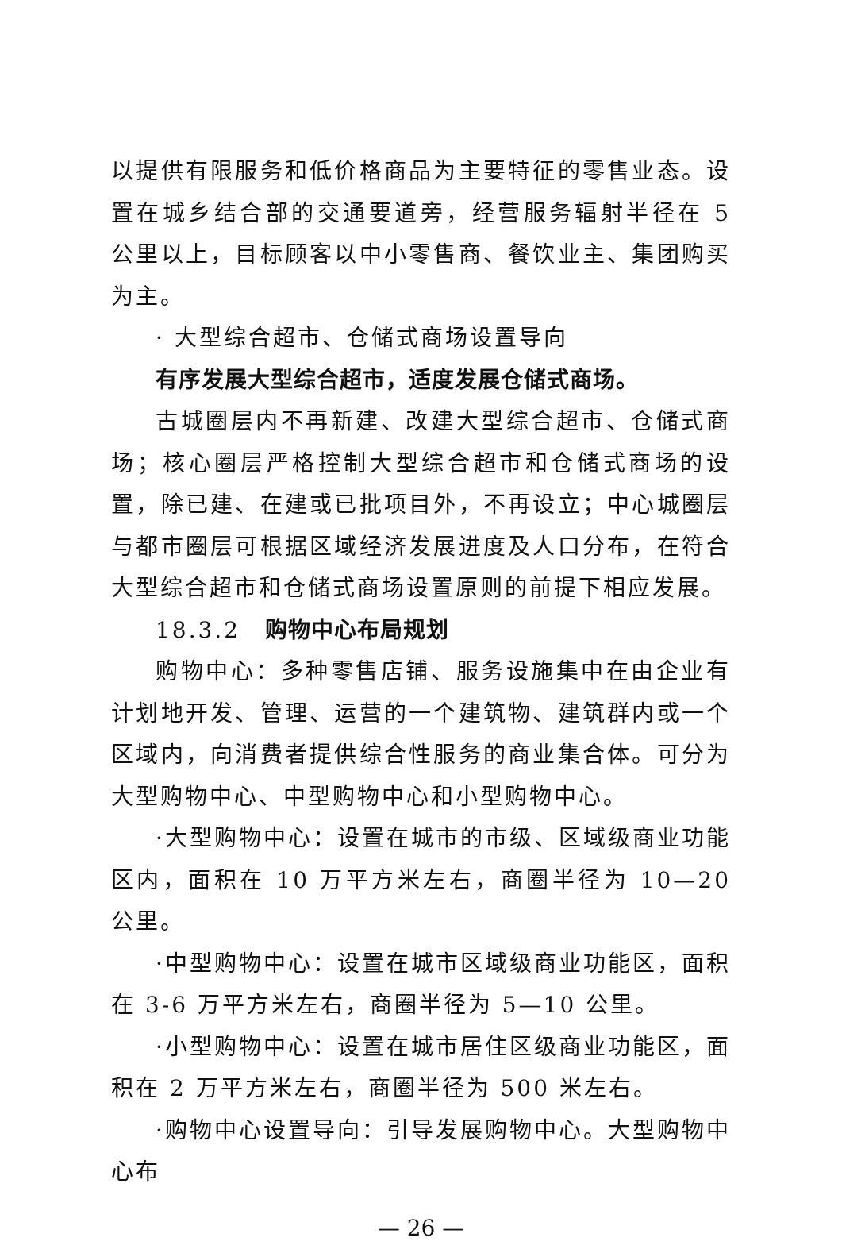以提供有限服务和低价格商品为主要特征的零售业态。设置在城乡结合部的交通要道旁，经营服务辐射半径在 5 公里以上，目标顾客以中小零售商、餐饮业主、集团购买为主。
· 大型综合超市、仓储式商场设置导向
有序发展大型综合超市，适度发展仓储式商场。
古城圈层内不再新建、改建大型综合超市、仓储式商场；核心圈层严格控制大型综合超市和仓储式商场的设置，除已建、在建或已批项目外，不再设立；中心城圈层与都市圈层可根据区域经济发展进度及人口分布，在符合大型综合超市和仓储式商场设置原则的前提下相应发展。
18.3.2　购物中心布局规划
购物中心：多种零售店铺、服务设施集中在由企业有计划地开发、管理、运营的一个建筑物、建筑群内或一个区域内，向消费者提供综合性服务的商业集合体。可分为大型购物中心、中型购物中心和小型购物中心。
·大型购物中心：设置在城市的市级、区域级商业功能区内，面积在 10 万平方米左右，商圈半径为 10—20 公里。
·中型购物中心：设置在城市区域级商业功能区，面积在 3-6 万平方米左右，商圈半径为 5—10 公里。
·小型购物中心：设置在城市居住区级商业功能区，面积在 2 万平方米左右，商圈半径为 500 米左右。
·购物中心设置导向：引导发展购物中心。大型购物中心布
— 26 —